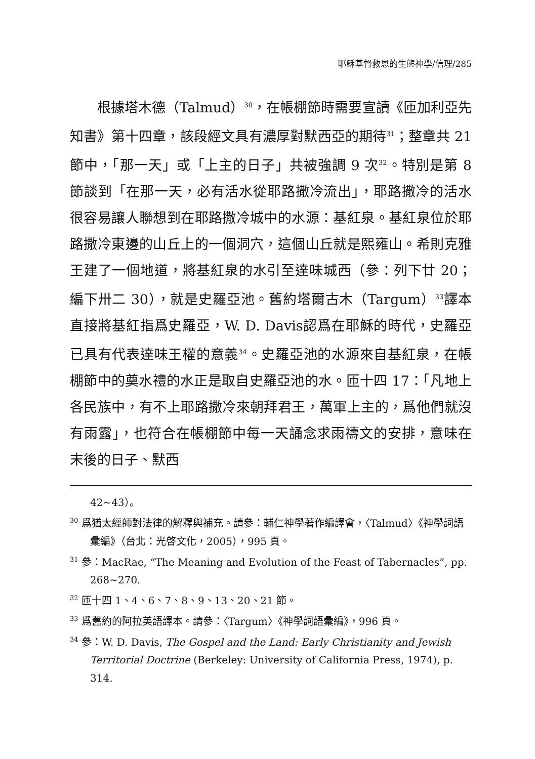耶穌基督救恩的生態神學/信理/285
根據塔木德（Talmud）<sup>30</sup>，在帳棚節時需要宣讀《匝加利亞先知書》第十四章，該段經文具有濃厚對默西亞的期待<sup>31</sup>；整章共 21 節中，「那一天」或「上主的日子」共被強調 9 次<sup>32</sup>。特別是第 8 節談到「在那一天，必有活水從耶路撒冷流出」，耶路撒冷的活水很容易讓人聯想到在耶路撒冷城中的水源：基紅泉。基紅泉位於耶路撒冷東邊的山丘上的一個洞穴，這個山丘就是熙雍山。希則克雅王建了一個地道，將基紅泉的水引至達味城西（參：列下廿 20；編下卅二 30），就是史羅亞池。舊約塔爾古木（Targum）<sup>33</sup>譯本直接將基紅指爲史羅亞，W. D. Davis認爲在耶穌的時代，史羅亞已具有代表達味王權的意義<sup>34</sup>。史羅亞池的水源來自基紅泉，在帳棚節中的奠水禮的水正是取自史羅亞池的水。匝十四 17：「凡地上各民族中，有不上耶路撒冷來朝拜君王，萬軍上主的，爲他們就沒有雨露」，也符合在帳棚節中每一天誦念求雨禱文的安排，意味在末後的日子、默西
42~43）。
<sup>30</sup> 爲猶太經師對法律的解釋與補充。請參：輔仁神學著作編譯會，〈Talmud〉《神學詞語彙編》（台北：光啓文化，2005），995 頁。
<sup>31</sup> 參：MacRae, “The Meaning and Evolution of the Feast of Tabernacles”, pp. 268~270.
<sup>32</sup> 匝十四 1、4、6、7、8、9、13、20、21 節。
<sup>33</sup> 爲舊約的阿拉美語譯本。請參：〈Targum〉《神學詞語彙編》，996 頁。
<sup>34</sup> 參：W. D. Davis, The Gospel and the Land: Early Christianity and Jewish Territorial Doctrine (Berkeley: University of California Press, 1974), p. 314.